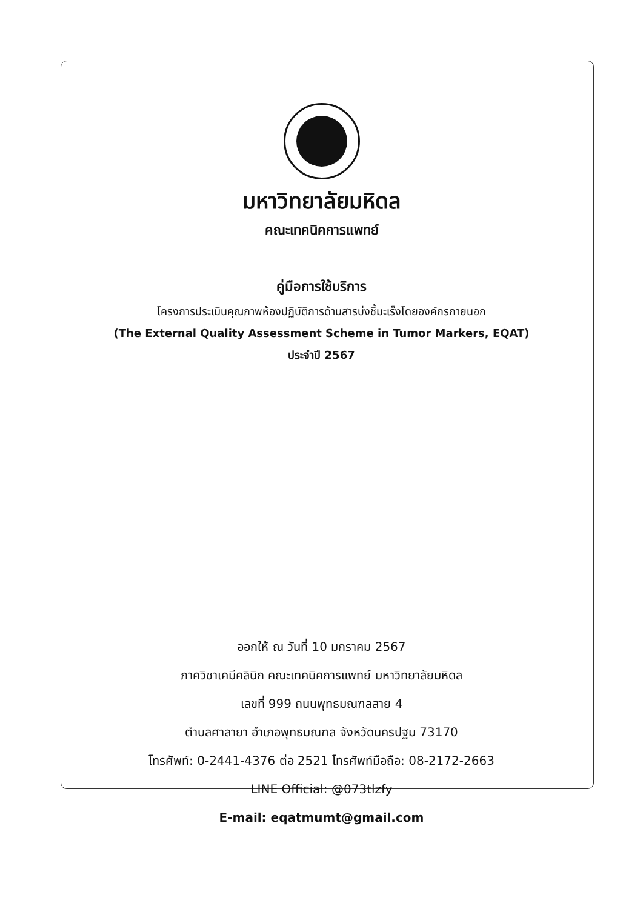มหาวิทยาลัยมหิดล
คณะเทคนิคการแพทย์
คู่มือการใช้บริการ
โครงการประเมินคุณภาพห้องปฏิบัติการด้านสารบ่งชี้มะเร็งโดยองค์กรภายนอก
(The External Quality Assessment Scheme in Tumor Markers, EQAT)
ประจำปี 2567
ออกให้ ณ วันที่ 10 มกราคม 2567
ภาควิชาเคมีคลินิก คณะเทคนิคการแพทย์ มหาวิทยาลัยมหิดล
เลขที่ 999 ถนนพุทธมณฑลสาย 4
ตำบลศาลายา อำเภอพุทธมณฑล จังหวัดนครปฐม 73170
โทรศัพท์: 0-2441-4376 ต่อ 2521 โทรศัพท์มือถือ: 08-2172-2663
LINE Official: @073tlzfy
E-mail: eqatmumt@gmail.com